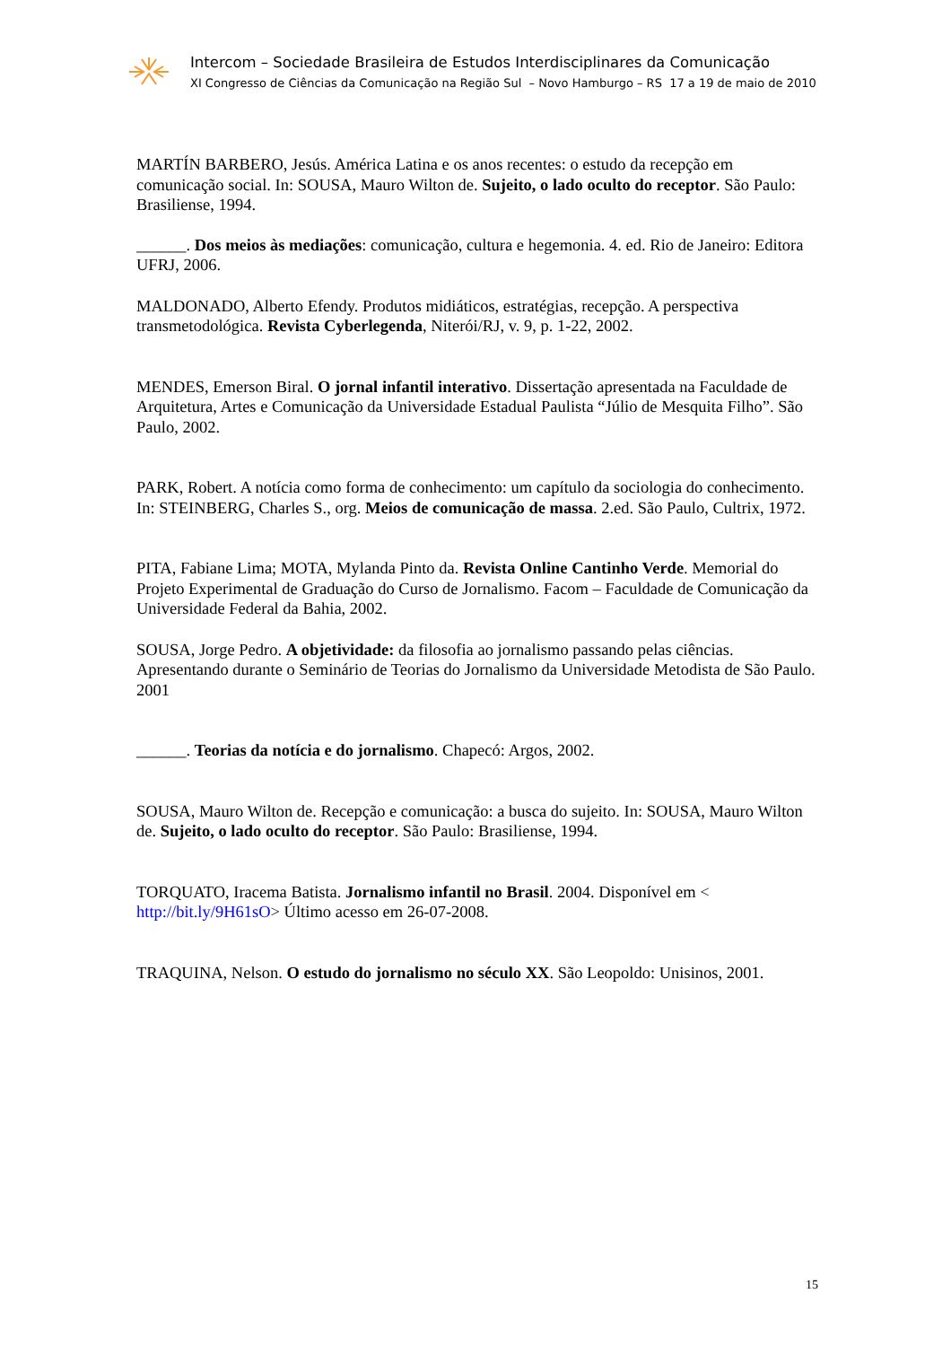Intercom – Sociedade Brasileira de Estudos Interdisciplinares da Comunicação
XI Congresso de Ciências da Comunicação na Região Sul – Novo Hamburgo – RS 17 a 19 de maio de 2010
MARTÍN BARBERO, Jesús. América Latina e os anos recentes: o estudo da recepção em comunicação social. In: SOUSA, Mauro Wilton de. Sujeito, o lado oculto do receptor. São Paulo: Brasiliense, 1994.
______. Dos meios às mediações: comunicação, cultura e hegemonia. 4. ed. Rio de Janeiro: Editora UFRJ, 2006.
MALDONADO, Alberto Efendy. Produtos midiáticos, estratégias, recepção. A perspectiva transmetodológica. Revista Cyberlegenda, Niterói/RJ, v. 9, p. 1-22, 2002.
MENDES, Emerson Biral. O jornal infantil interativo. Dissertação apresentada na Faculdade de Arquitetura, Artes e Comunicação da Universidade Estadual Paulista “Júlio de Mesquita Filho”. São Paulo, 2002.
PARK, Robert. A notícia como forma de conhecimento: um capítulo da sociologia do conhecimento. In: STEINBERG, Charles S., org. Meios de comunicação de massa. 2.ed. São Paulo, Cultrix, 1972.
PITA, Fabiane Lima; MOTA, Mylanda Pinto da. Revista Online Cantinho Verde. Memorial do Projeto Experimental de Graduação do Curso de Jornalismo. Facom – Faculdade de Comunicação da Universidade Federal da Bahia, 2002.
SOUSA, Jorge Pedro. A objetividade: da filosofia ao jornalismo passando pelas ciências. Apresentando durante o Seminário de Teorias do Jornalismo da Universidade Metodista de São Paulo. 2001
______. Teorias da notícia e do jornalismo. Chapecó: Argos, 2002.
SOUSA, Mauro Wilton de. Recepção e comunicação: a busca do sujeito. In: SOUSA, Mauro Wilton de. Sujeito, o lado oculto do receptor. São Paulo: Brasiliense, 1994.
TORQUATO, Iracema Batista. Jornalismo infantil no Brasil. 2004. Disponível em < http://bit.ly/9H61sO> Último acesso em 26-07-2008.
TRAQUINA, Nelson. O estudo do jornalismo no século XX. São Leopoldo: Unisinos, 2001.
15